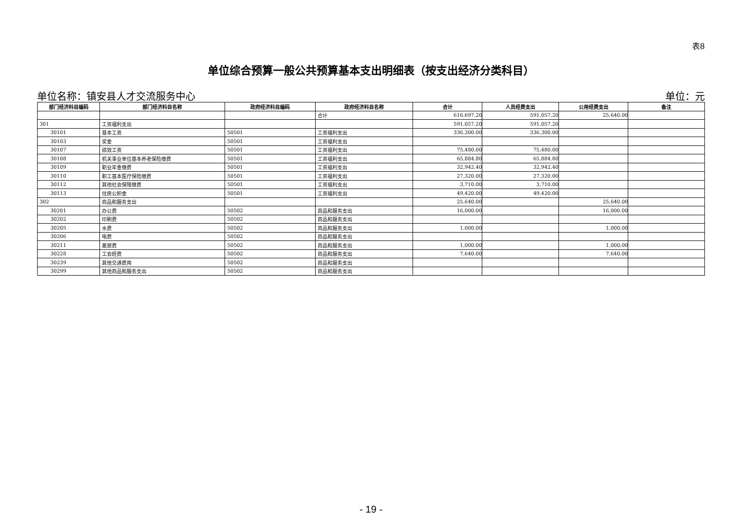表8
单位综合预算一般公共预算基本支出明细表（按支出经济分类科目）
单位名称：镇安县人才交流服务中心 单位：元
| 部门经济科目编码 | 部门经济科目名称 | 政府经济科目编码 | 政府经济科目名称 | 合计 | 人员经费支出 | 公用经费支出 | 备注 |
| --- | --- | --- | --- | --- | --- | --- | --- |
| | | | 合计 | 616,697.20 | 591,057.20 | 25,640.00 | |
| 301 | 工资福利支出 | | | 591,057.20 | 591,057.20 | | |
| 30101 | 基本工资 | 50501 | 工资福利支出 | 336,300.00 | 336,300.00 | | |
| 30103 | 奖金 | 50501 | 工资福利支出 | | | | |
| 30107 | 绩效工资 | 50501 | 工资福利支出 | 75,480.00 | 75,480.00 | | |
| 30108 | 机关事业单位基本养老保险缴费 | 50501 | 工资福利支出 | 65,884.80 | 65,884.80 | | |
| 30109 | 职业年金缴费 | 50501 | 工资福利支出 | 32,942.40 | 32,942.40 | | |
| 30110 | 职工基本医疗保险缴费 | 50501 | 工资福利支出 | 27,320.00 | 27,320.00 | | |
| 30112 | 其他社会保障缴费 | 50501 | 工资福利支出 | 3,710.00 | 3,710.00 | | |
| 30113 | 住房公积金 | 50501 | 工资福利支出 | 49,420.00 | 49,420.00 | | |
| 302 | 商品和服务支出 | | | 25,640.00 | | 25,640.00 | |
| 30201 | 办公费 | 50502 | 商品和服务支出 | 16,000.00 | | 16,000.00 | |
| 30202 | 印刷费 | 50502 | 商品和服务支出 | | | | |
| 30205 | 水费 | 50502 | 商品和服务支出 | 1,000.00 | | 1,000.00 | |
| 30206 | 电费 | 50502 | 商品和服务支出 | | | | |
| 30211 | 差旅费 | 50502 | 商品和服务支出 | 1,000.00 | | 1,000.00 | |
| 30228 | 工会经费 | 50502 | 商品和服务支出 | 7,640.00 | | 7,640.00 | |
| 30239 | 其他交通费用 | 50502 | 商品和服务支出 | | | | |
| 30299 | 其他商品和服务支出 | 50502 | 商品和服务支出 | | | | |
- 19 -